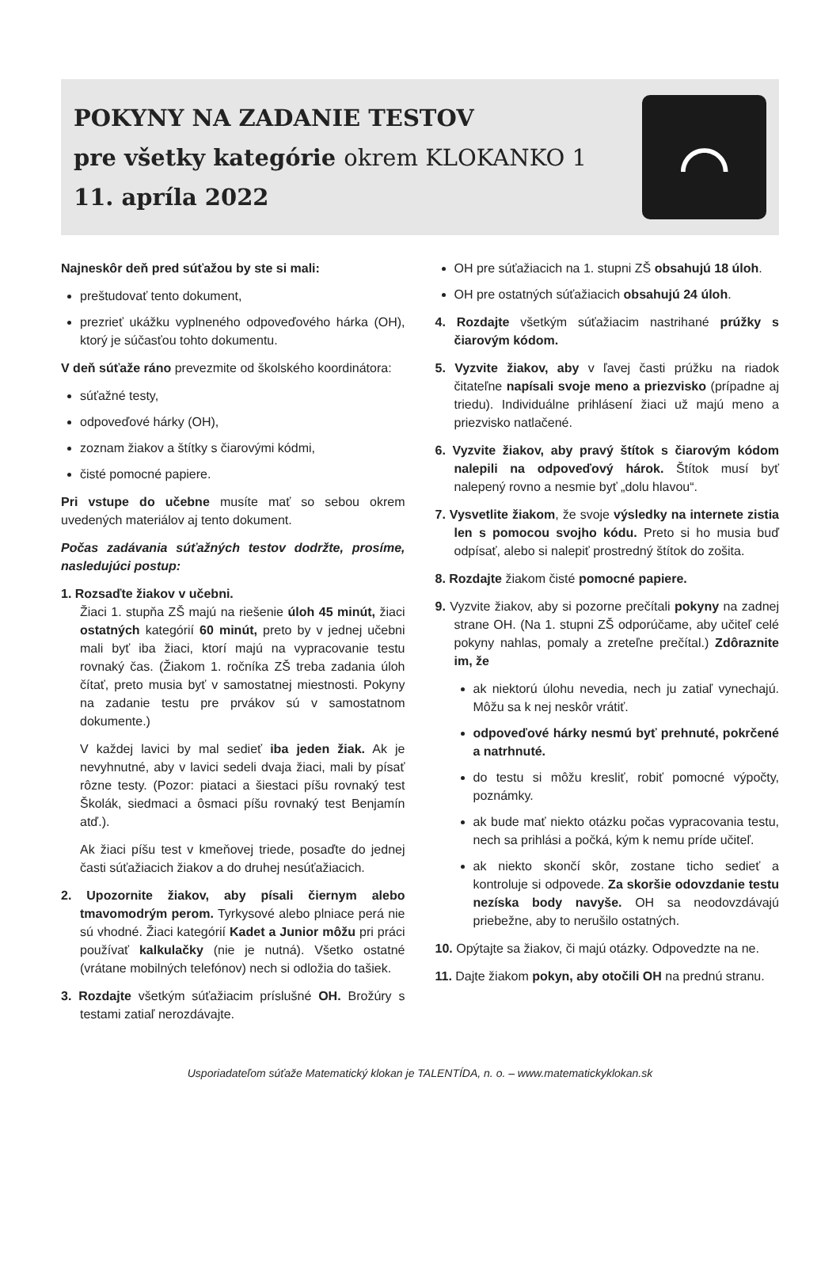POKYNY NA ZADANIE TESTOV
pre všetky kategórie okrem KLOKANKO 1
11. apríla 2022
⌒
Najneskôr deň pred súťažou by ste si mali:
preštudovať tento dokument,
prezrieť ukážku vyplneného odpoveďového hárka (OH), ktorý je súčasťou tohto dokumentu.
V deň súťaže ráno prevezmite od školského koordinátora:
súťažné testy,
odpoveďové hárky (OH),
zoznam žiakov a štítky s čiarovými kódmi,
čisté pomocné papiere.
Pri vstupe do učebne musíte mať so sebou okrem uvedených materiálov aj tento dokument.
Počas zadávania súťažných testov dodržte, prosíme, nasledujúci postup:
1. Rozsaďte žiakov v učebni.
Žiaci 1. stupňa ZŠ majú na riešenie úloh 45 minút, žiaci ostatných kategórií 60 minút, preto by v jednej učebni mali byť iba žiaci, ktorí majú na vypracovanie testu rovnaký čas. (Žiakom 1. ročníka ZŠ treba zadania úloh čítať, preto musia byť v samostatnej miestnosti. Pokyny na zadanie testu pre prvákov sú v samostatnom dokumente.)
V každej lavici by mal sedieť iba jeden žiak. Ak je nevyhnutné, aby v lavici sedeli dvaja žiaci, mali by písať rôzne testy. (Pozor: piataci a šiestaci píšu rovnaký test Školák, siedmaci a ôsmaci píšu rovnaký test Benjamín atď.).
Ak žiaci píšu test v kmeňovej triede, posaďte do jednej časti súťažiacich žiakov a do druhej nesúťažiacich.
2. Upozornite žiakov, aby písali čiernym alebo tmavomodrým perom. Tyrkysové alebo plniace perá nie sú vhodné. Žiaci kategórií Kadet a Junior môžu pri práci používať kalkulačky (nie je nutná). Všetko ostatné (vrátane mobilných telefónov) nech si odložia do tašiek.
3. Rozdajte všetkým súťažiacim príslušné OH. Brožúry s testami zatiaľ nerozdávajte.
OH pre súťažiacich na 1. stupni ZŠ obsahujú 18 úloh.
OH pre ostatných súťažiacich obsahujú 24 úloh.
4. Rozdajte všetkým súťažiacim nastrihané prúžky s čiarovým kódom.
5. Vyzvite žiakov, aby v ľavej časti prúžku na riadok čitateľne napísali svoje meno a priezvisko (prípadne aj triedu). Individuálne prihlásení žiaci už majú meno a priezvisko natlačené.
6. Vyzvite žiakov, aby pravý štítok s čiarovým kódom nalepili na odpoveďový hárok. Štítok musí byť nalepený rovno a nesmie byť „dolu hlavou“.
7. Vysvetlite žiakom, že svoje výsledky na internete zistia len s pomocou svojho kódu. Preto si ho musia buď odpísať, alebo si nalepiť prostredný štítok do zošita.
8. Rozdajte žiakom čisté pomocné papiere.
9. Vyzvite žiakov, aby si pozorne prečítali pokyny na zadnej strane OH. (Na 1. stupni ZŠ odporúčame, aby učiteľ celé pokyny nahlas, pomaly a zreteľne prečítal.) Zdôraznite im, že
ak niektorú úlohu nevedia, nech ju zatiaľ vynechajú. Môžu sa k nej neskôr vrátiť.
odpoveďové hárky nesmú byť prehnuté, pokrčené a natrhnuté.
do testu si môžu kresliť, robiť pomocné výpočty, poznámky.
ak bude mať niekto otázku počas vypracovania testu, nech sa prihlási a počká, kým k nemu príde učiteľ.
ak niekto skončí skôr, zostane ticho sedieť a kontroluje si odpovede. Za skoršie odovzdanie testu nezíska body navyše. OH sa neodovzdávajú priebežne, aby to nerušilo ostatných.
10. Opýtajte sa žiakov, či majú otázky. Odpovedzte na ne.
11. Dajte žiakom pokyn, aby otočili OH na prednú stranu.
Usporiadateľom súťaže Matematický klokan je TALENTÍDA, n. o. – www.matematickyklokan.sk